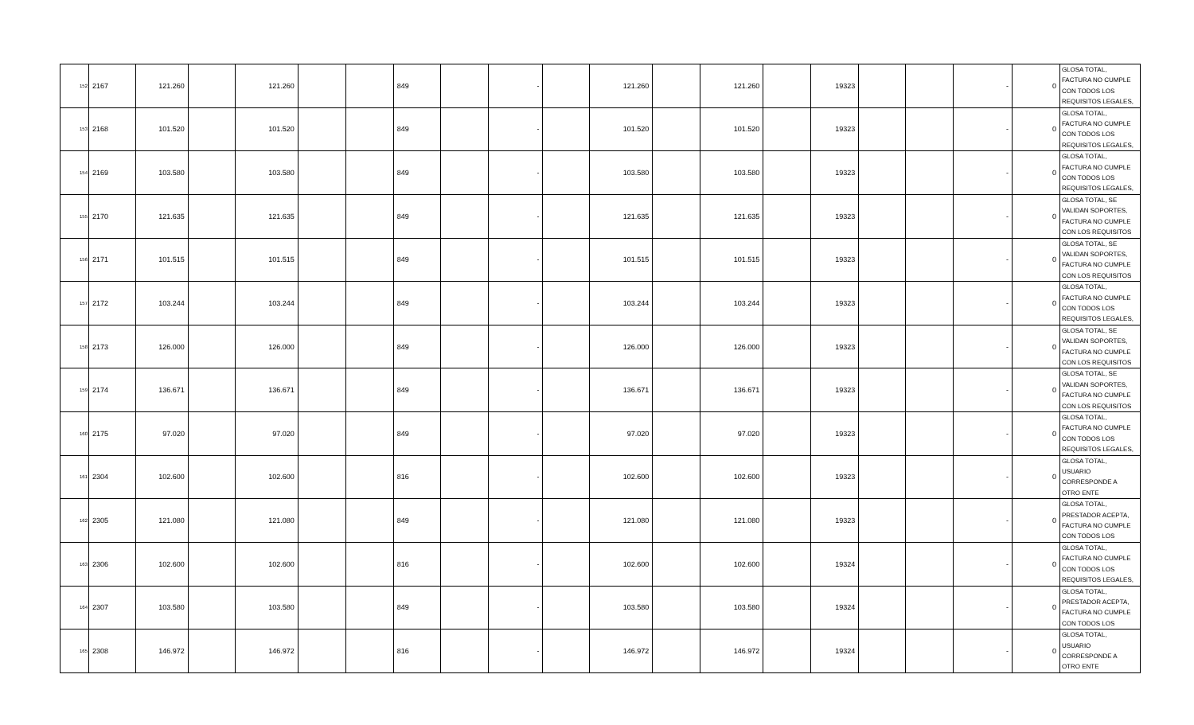| 152 | 2167 | 121.260 | | 121.260 | | | 849 | | - | | 121.260 | | 121.260 | | 19323 | | | - | 0 | GLOSA TOTAL, FACTURA NO CUMPLE CON TODOS LOS REQUISITOS LEGALES, |
| 153 | 2168 | 101.520 | | 101.520 | | | 849 | | - | | 101.520 | | 101.520 | | 19323 | | | - | 0 | GLOSA TOTAL, FACTURA NO CUMPLE CON TODOS LOS REQUISITOS LEGALES, |
| 154 | 2169 | 103.580 | | 103.580 | | | 849 | | - | | 103.580 | | 103.580 | | 19323 | | | - | 0 | GLOSA TOTAL, FACTURA NO CUMPLE CON TODOS LOS REQUISITOS LEGALES, |
| 155 | 2170 | 121.635 | | 121.635 | | | 849 | | - | | 121.635 | | 121.635 | | 19323 | | | - | 0 | GLOSA TOTAL, SE VALIDAN SOPORTES, FACTURA NO CUMPLE CON LOS REQUISITOS |
| 156 | 2171 | 101.515 | | 101.515 | | | 849 | | - | | 101.515 | | 101.515 | | 19323 | | | - | 0 | GLOSA TOTAL, SE VALIDAN SOPORTES, FACTURA NO CUMPLE CON LOS REQUISITOS |
| 157 | 2172 | 103.244 | | 103.244 | | | 849 | | - | | 103.244 | | 103.244 | | 19323 | | | - | 0 | GLOSA TOTAL, FACTURA NO CUMPLE CON TODOS LOS REQUISITOS LEGALES, |
| 158 | 2173 | 126.000 | | 126.000 | | | 849 | | - | | 126.000 | | 126.000 | | 19323 | | | - | 0 | GLOSA TOTAL, SE VALIDAN SOPORTES, FACTURA NO CUMPLE CON LOS REQUISITOS |
| 159 | 2174 | 136.671 | | 136.671 | | | 849 | | - | | 136.671 | | 136.671 | | 19323 | | | - | 0 | GLOSA TOTAL, SE VALIDAN SOPORTES, FACTURA NO CUMPLE CON LOS REQUISITOS |
| 160 | 2175 | 97.020 | | 97.020 | | | 849 | | - | | 97.020 | | 97.020 | | 19323 | | | - | 0 | GLOSA TOTAL, FACTURA NO CUMPLE CON TODOS LOS REQUISITOS LEGALES, |
| 161 | 2304 | 102.600 | | 102.600 | | | 816 | | - | | 102.600 | | 102.600 | | 19323 | | | - | 0 | GLOSA TOTAL, USUARIO CORRESPONDE A OTRO ENTE |
| 162 | 2305 | 121.080 | | 121.080 | | | 849 | | - | | 121.080 | | 121.080 | | 19323 | | | - | 0 | GLOSA TOTAL, PRESTADOR ACEPTA, FACTURA NO CUMPLE CON TODOS LOS |
| 163 | 2306 | 102.600 | | 102.600 | | | 816 | | - | | 102.600 | | 102.600 | | 19324 | | | - | 0 | GLOSA TOTAL, FACTURA NO CUMPLE CON TODOS LOS REQUISITOS LEGALES, |
| 164 | 2307 | 103.580 | | 103.580 | | | 849 | | - | | 103.580 | | 103.580 | | 19324 | | | - | 0 | GLOSA TOTAL, PRESTADOR ACEPTA, FACTURA NO CUMPLE CON TODOS LOS |
| 165 | 2308 | 146.972 | | 146.972 | | | 816 | | - | | 146.972 | | 146.972 | | 19324 | | | - | 0 | GLOSA TOTAL, USUARIO CORRESPONDE A OTRO ENTE |